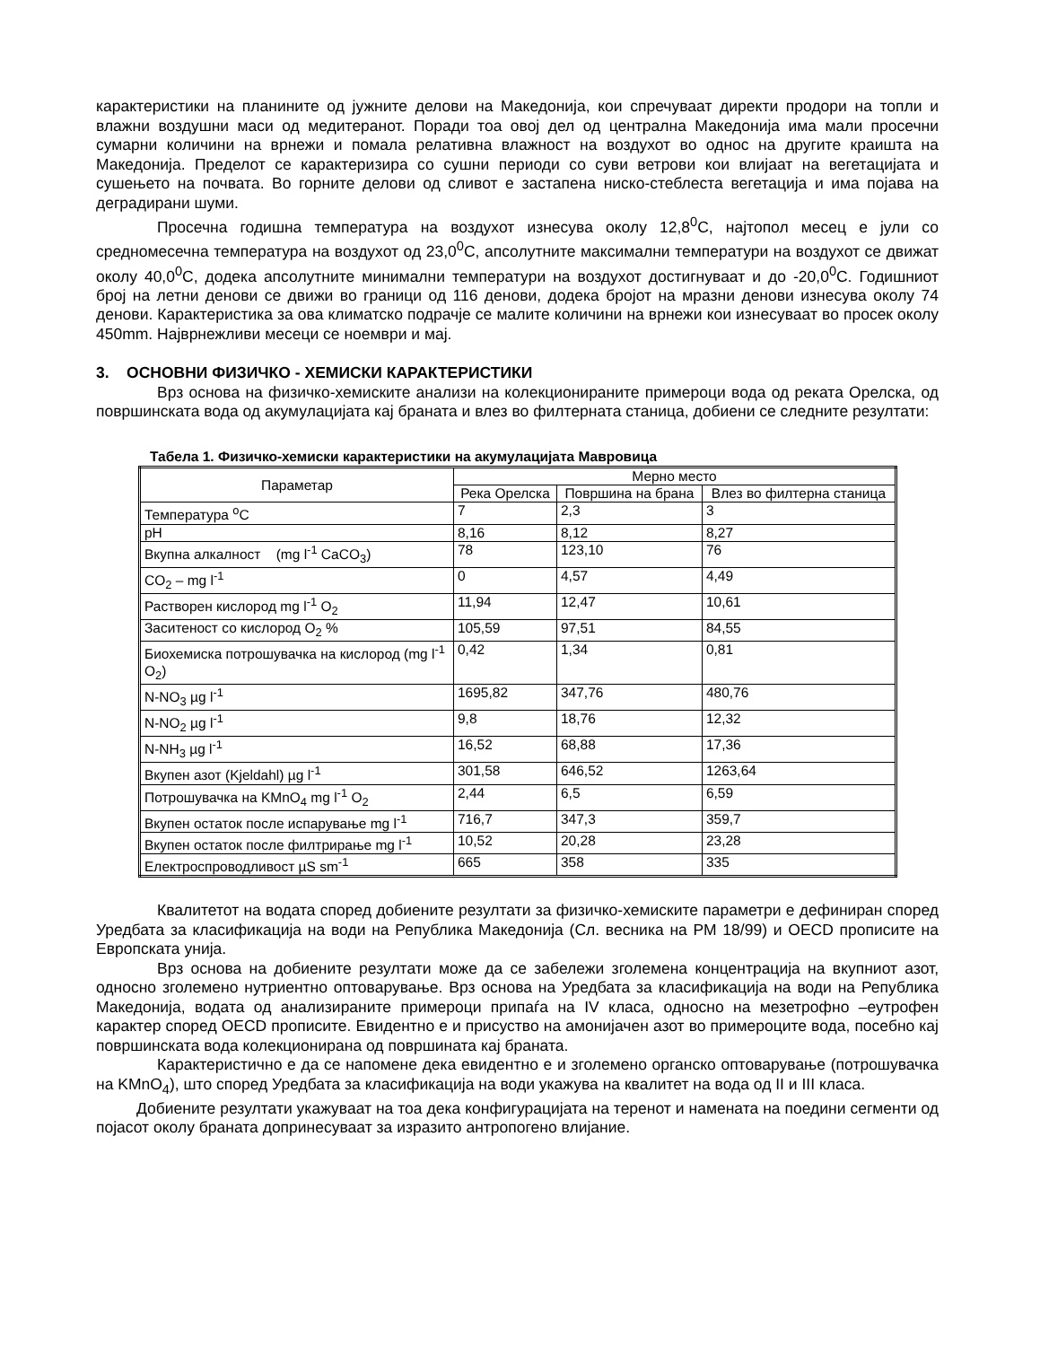карактеристики на планините од јужните делови на Македонија, кои спречуваат директи продори на топли и влажни воздушни маси од медитеранот. Поради тоа овој дел од централна Македонија има мали просечни сумарни количини на врнежи и помала релативна влажност на воздухот во однос на другите краишта на Македонија. Пределот се карактеризира со сушни периоди со суви ветрови кои влијаат на вегетацијата и сушењето на почвата. Во горните делови од сливот е застапена ниско-стеблеста вегетација и има појава на деградирани шуми.
Просечна годишна температура на воздухот изнесува околу 12,8<sup>0</sup>C, најтопол месец е јули со средномесечна температура на воздухот од 23,0<sup>0</sup>C, апсолутните максимални температури на воздухот се движат околу 40,0<sup>0</sup>C, додека апсолутните минимални температури на воздухот достигнуваат и до -20,0<sup>0</sup>C. Годишниот број на летни денови се движи во граници од 116 денови, додека бројот на мразни денови изнесува околу 74 денови. Карактеристика за ова климатско подрачје се малите количини на врнежи кои изнесуваат во просек околу 450mm. Најврнежливи месеци се ноември и мај.
3. ОСНОВНИ ФИЗИЧКО - ХЕМИСКИ КАРАКТЕРИСТИКИ
Врз основа на физичко-хемиските анализи на колекционираните примероци вода од реката Орелска, од површинската вода од акумулацијата кај браната и влез во филтерната станица, добиени се следните резултати:
Табела 1. Физичко-хемиски карактеристики на акумулацијата Мавровица
| Параметар | Мерно место | | |
| --- | --- | --- | --- |
| | Река Орелска | Површина на брана | Влез во филтерна станица |
| Температура <sup>o</sup>C | 7 | 2,3 | 3 |
| pH | 8,16 | 8,12 | 8,27 |
| Вкупна алкалност (mg l<sup>-1</sup> CaCO<sub>3</sub>) | 78 | 123,10 | 76 |
| CO<sub>2</sub> – mg l<sup>-1</sup> | 0 | 4,57 | 4,49 |
| Растворен кислород mg l<sup>-1</sup> O<sub>2</sub> | 11,94 | 12,47 | 10,61 |
| Заситеност со кислород O<sub>2</sub> % | 105,59 | 97,51 | 84,55 |
| Биохемиска потрошувачка на кислород (mg l<sup>-1</sup> O<sub>2</sub>) | 0,42 | 1,34 | 0,81 |
| N-NO<sub>3</sub> µg l<sup>-1</sup> | 1695,82 | 347,76 | 480,76 |
| N-NO<sub>2</sub> µg l<sup>-1</sup> | 9,8 | 18,76 | 12,32 |
| N-NH<sub>3</sub> µg l<sup>-1</sup> | 16,52 | 68,88 | 17,36 |
| Вкупен азот (Kjeldahl) µg l<sup>-1</sup> | 301,58 | 646,52 | 1263,64 |
| Потрошувачка на KMnO<sub>4</sub> mg l<sup>-1</sup> O<sub>2</sub> | 2,44 | 6,5 | 6,59 |
| Вкупен остаток после испарување mg l<sup>-1</sup> | 716,7 | 347,3 | 359,7 |
| Вкупен остаток после филтрирање mg l<sup>-1</sup> | 10,52 | 20,28 | 23,28 |
| Електроспроводливост µS sm<sup>-1</sup> | 665 | 358 | 335 |
Квалитетот на водата според добиените резултати за физичко-хемиските параметри е дефиниран според Уредбата за класификација на води на Република Македонија (Сл. весника на РМ 18/99) и OECD прописите на Европската унија.
Врз основа на добиените резултати може да се забележи зголемена концентрација на вкупниот азот, односно зголемено нутриентно оптоварување. Врз основа на Уредбата за класификација на води на Република Македонија, водата од анализираните примероци припаѓа на IV класа, односно на мезетрофно –еутрофен карактер според OECD прописите. Евидентно е и присуство на амонијачен азот во примероците вода, посебно кај површинската вода колекционирана од површината кај браната.
Карактеристично е да се напомене дека евидентно е и зголемено органско оптоварување (потрошувачка на KMnO<sub>4</sub>), што според Уредбата за класификација на води укажува на квалитет на вода од II и III класа.
Добиените резултати укажуваат на тоа дека конфигурацијата на теренот и намената на поедини сегменти од појасот околу браната допринесуваат за изразито антропогено влијание.